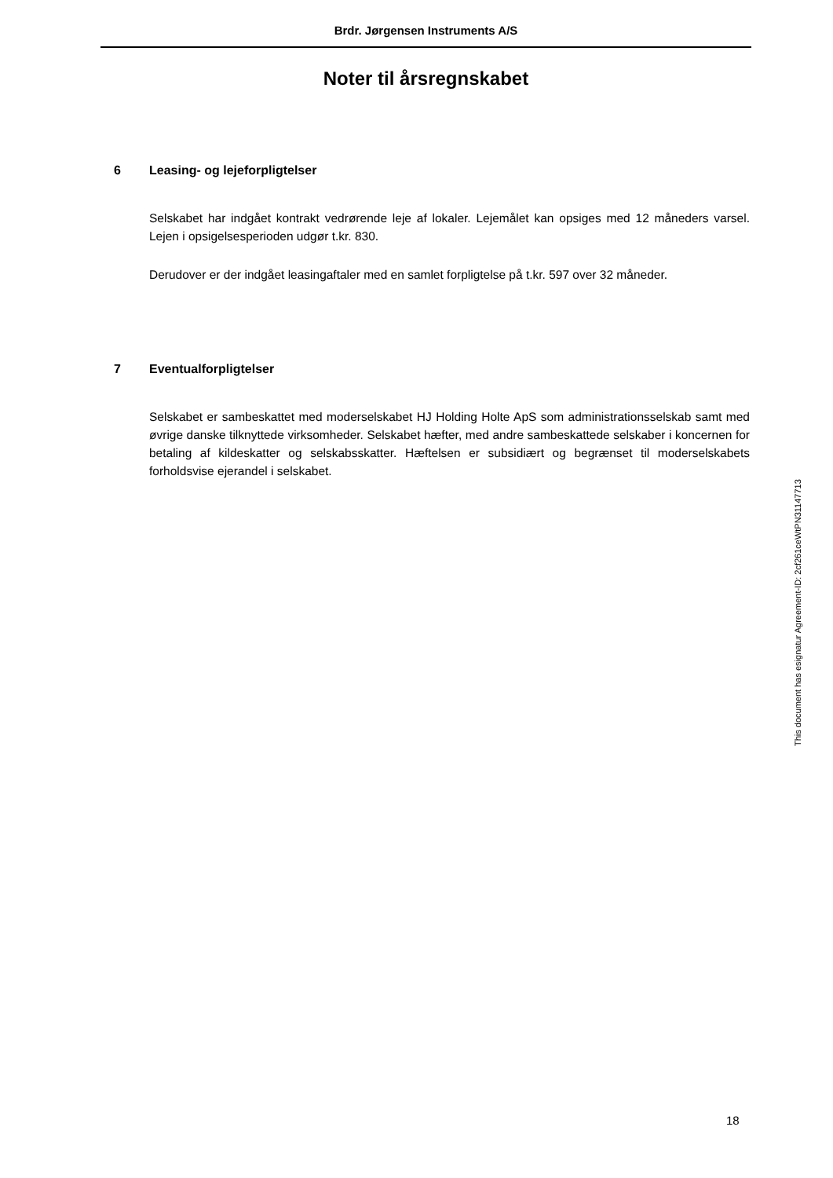Brdr. Jørgensen Instruments A/S
Noter til årsregnskabet
6 Leasing- og lejeforpligtelser
Selskabet har indgået kontrakt vedrørende leje af lokaler. Lejemålet kan opsiges med 12 måneders varsel. Lejen i opsigelsesperioden udgør t.kr. 830.
Derudover er der indgået leasingaftaler med en samlet forpligtelse på t.kr. 597 over 32 måneder.
7 Eventualforpligtelser
Selskabet er sambeskattet med moderselskabet HJ Holding Holte ApS som administrationsselskab samt med øvrige danske tilknyttede virksomheder. Selskabet hæfter, med andre sambeskattede selskaber i koncernen for betaling af kildeskatter og selskabsskatter. Hæftelsen er subsidiært og begrænset til moderselskabets forholdsvise ejerandel i selskabet.
This document has esignatur Agreement-ID: 2cf261ceWtPN31147713
18